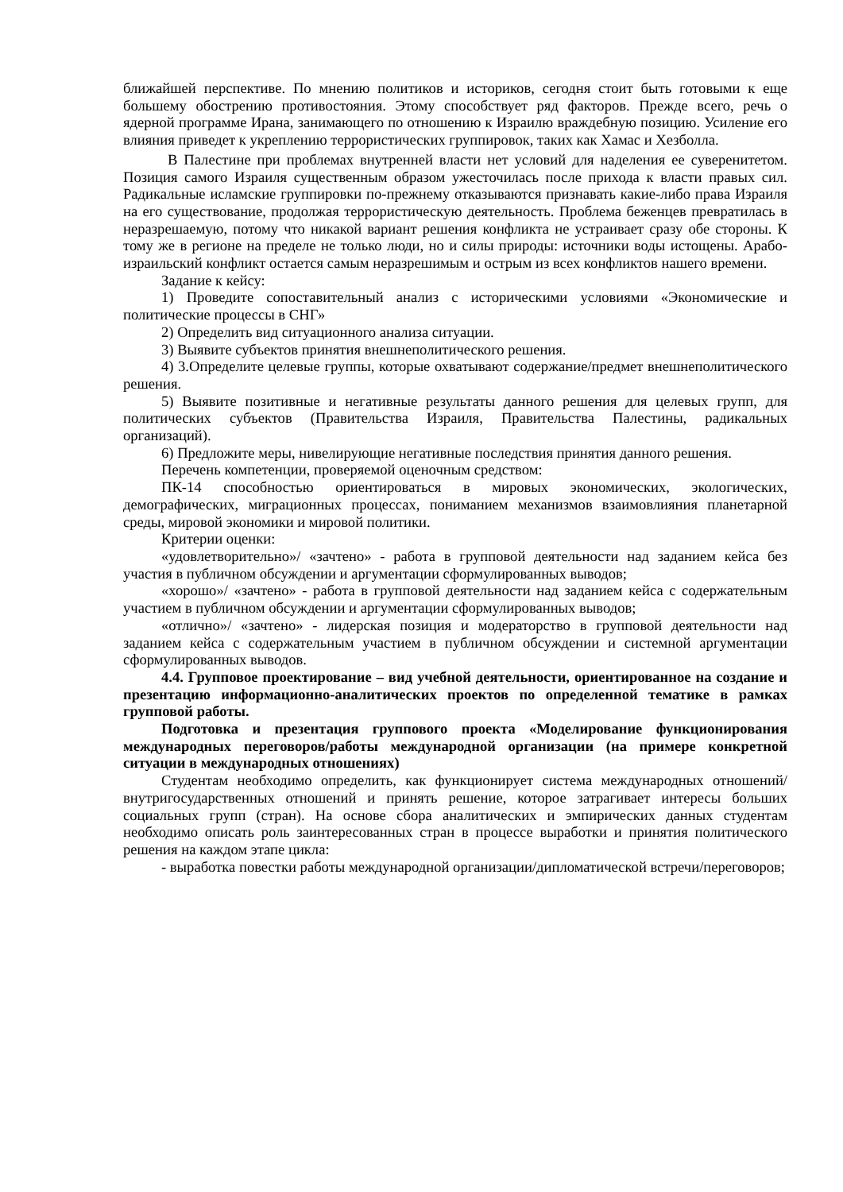ближайшей перспективе. По мнению политиков и историков, сегодня стоит быть готовыми к еще большему обострению противостояния. Этому способствует ряд факторов. Прежде всего, речь о ядерной программе Ирана, занимающего по отношению к Израилю враждебную позицию. Усиление его влияния приведет к укреплению террористических группировок, таких как Хамас и Хезболла.
В Палестине при проблемах внутренней власти нет условий для наделения ее суверенитетом. Позиция самого Израиля существенным образом ужесточилась после прихода к власти правых сил. Радикальные исламские группировки по-прежнему отказываются признавать какие-либо права Израиля на его существование, продолжая террористическую деятельность. Проблема беженцев превратилась в неразрешаемую, потому что никакой вариант решения конфликта не устраивает сразу обе стороны. К тому же в регионе на пределе не только люди, но и силы природы: источники воды истощены. Арабо-израильский конфликт остается самым неразрешимым и острым из всех конфликтов нашего времени.
Задание к кейсу:
1) Проведите сопоставительный анализ с историческими условиями «Экономические и политические процессы в СНГ»
2) Определить вид ситуационного анализа ситуации.
3) Выявите субъектов принятия внешнеполитического решения.
4) 3.Определите целевые группы, которые охватывают содержание/предмет внешнеполитического решения.
5) Выявите позитивные и негативные результаты данного решения для целевых групп, для политических субъектов (Правительства Израиля, Правительства Палестины, радикальных организаций).
6) Предложите меры, нивелирующие негативные последствия принятия данного решения.
Перечень компетенции, проверяемой оценочным средством:
ПК-14 способностью ориентироваться в мировых экономических, экологических, демографических, миграционных процессах, пониманием механизмов взаимовлияния планетарной среды, мировой экономики и мировой политики.
Критерии оценки:
«удовлетворительно»/ «зачтено» - работа в групповой деятельности над заданием кейса без участия в публичном обсуждении и аргументации сформулированных выводов;
«хорошо»/ «зачтено» - работа в групповой деятельности над заданием кейса с содержательным участием в публичном обсуждении и аргументации сформулированных выводов;
«отлично»/ «зачтено» - лидерская позиция и модераторство в групповой деятельности над заданием кейса с содержательным участием в публичном обсуждении и системной аргументации сформулированных выводов.
4.4. Групповое проектирование – вид учебной деятельности, ориентированное на создание и презентацию информационно-аналитических проектов по определенной тематике в рамках групповой работы.
Подготовка и презентация группового проекта «Моделирование функционирования международных переговоров/работы международной организации (на примере конкретной ситуации в международных отношениях)
Студентам необходимо определить, как функционирует система международных отношений/внутригосударственных отношений и принять решение, которое затрагивает интересы больших социальных групп (стран). На основе сбора аналитических и эмпирических данных студентам необходимо описать роль заинтересованных стран в процессе выработки и принятия политического решения на каждом этапе цикла:
- выработка повестки работы международной организации/дипломатической встречи/переговоров;